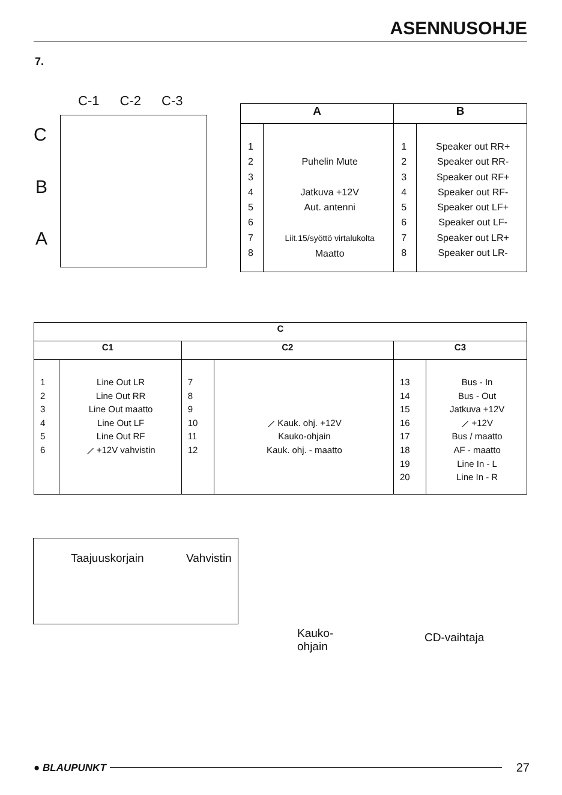ASENNUSOHJE
7.
C-1 C-2 C-3
C
B
A
| A | | B | |
| --- | --- | --- | --- |
| 1 2 3 4 5 6 7 8 | Puhelin Mute Jatkuva +12V Aut. antenni Liit.15/syöttö virtalukolta Maatto | 1 2 3 4 5 6 7 8 | Speaker out RR+ Speaker out RR- Speaker out RF+ Speaker out RF- Speaker out LF+ Speaker out LF- Speaker out LR+ Speaker out LR- |
| C | | | | | |
| --- | --- | --- | --- | --- | --- |
| C1 | | C2 | | C3 | |
| 1 2 3 4 5 6 | Line Out LR Line Out RR Line Out maatto Line Out LF Line Out RF ⟋ +12V vahvistin | 7 8 9 10 11 12 | ⟋ Kauk. ohj. +12V Kauko-ohjain Kauk. ohj. - maatto | 13 14 15 16 17 18 19 20 | Bus - In Bus - Out Jatkuva +12V ⟋ +12V Bus / maatto AF - maatto Line In - L Line In - R |
Taajuuskorjain Vahvistin
Kauko-
ohjain
CD-vaihtaja
● BLAUPUNKT
27